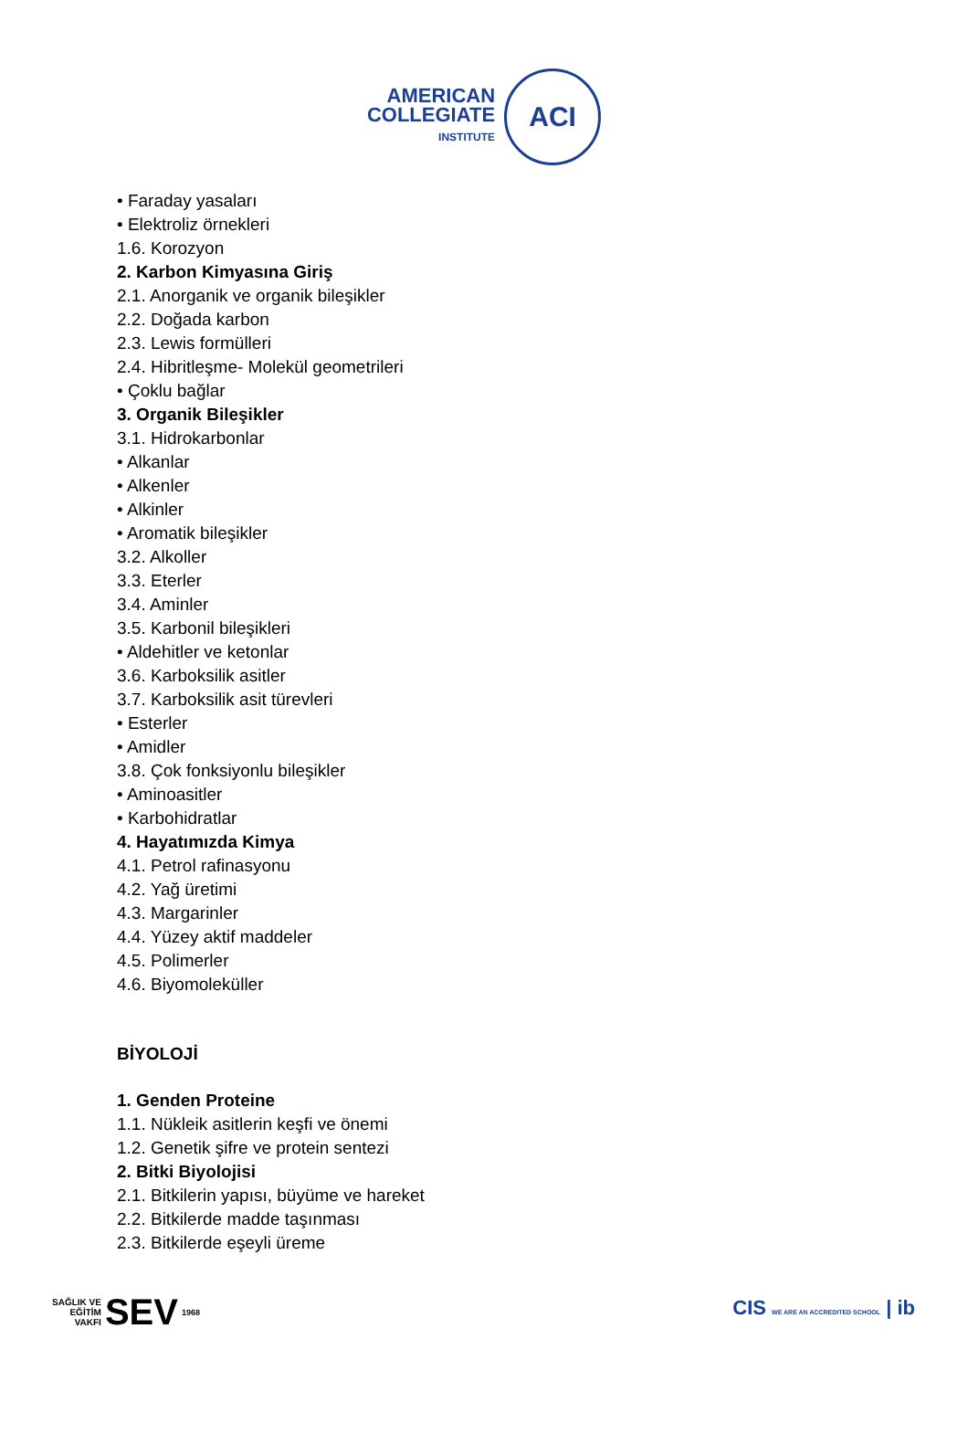AMERICAN
COLLEGIATE
INSTITUTE
ACI
• Faraday yasaları
• Elektroliz örnekleri
1.6. Korozyon
2. Karbon Kimyasına Giriş
2.1. Anorganik ve organik bileşikler
2.2. Doğada karbon
2.3. Lewis formülleri
2.4. Hibritleşme- Molekül geometrileri
• Çoklu bağlar
3. Organik Bileşikler
3.1. Hidrokarbonlar
• Alkanlar
• Alkenler
• Alkinler
• Aromatik bileşikler
3.2. Alkoller
3.3. Eterler
3.4. Aminler
3.5. Karbonil bileşikleri
• Aldehitler ve ketonlar
3.6. Karboksilik asitler
3.7. Karboksilik asit türevleri
• Esterler
• Amidler
3.8. Çok fonksiyonlu bileşikler
• Aminoasitler
• Karbohidratlar
4. Hayatımızda Kimya
4.1. Petrol rafinasyonu
4.2. Yağ üretimi
4.3. Margarinler
4.4. Yüzey aktif maddeler
4.5. Polimerler
4.6. Biyomoleküller
BİYOLOJİ
1. Genden Proteine
1.1. Nükleik asitlerin keşfi ve önemi
1.2. Genetik şifre ve protein sentezi
2. Bitki Biyolojisi
2.1. Bitkilerin yapısı, büyüme ve hareket
2.2. Bitkilerde madde taşınması
2.3. Bitkilerde eşeyli üreme
SAĞLIK VE
EĞİTİM
VAKFI SEV 1968
CIS WE ARE AN ACCREDITED SCHOOL | ib